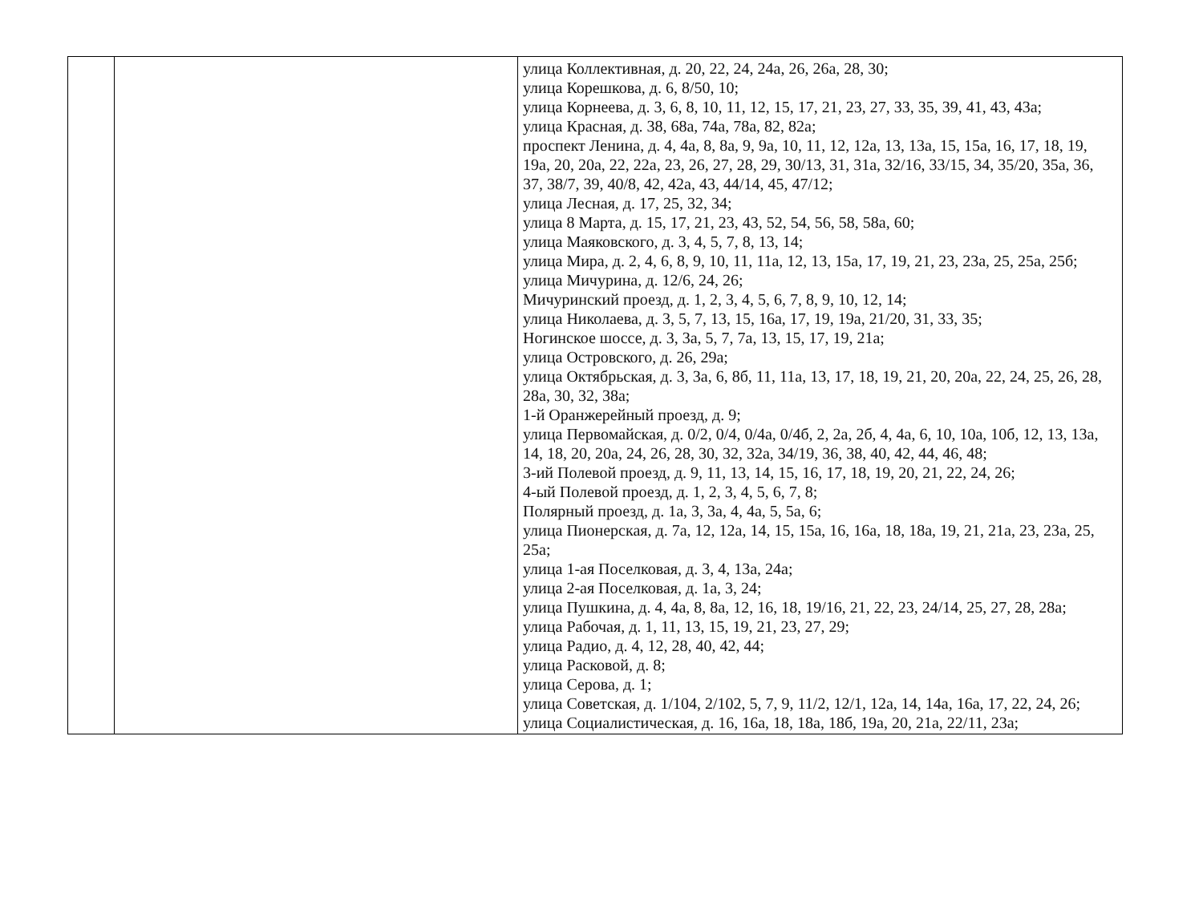| | | улица Коллективная, д. 20, 22, 24, 24а, 26, 26а, 28, 30; улица Корешкова, д. 6, 8/50, 10; улица Корнеева, д. 3, 6, 8, 10, 11, 12, 15, 17, 21, 23, 27, 33, 35, 39, 41, 43, 43а; улица Красная, д. 38, 68а, 74а, 78а, 82, 82а; проспект Ленина, д. 4, 4а, 8, 8а, 9, 9а, 10, 11, 12, 12а, 13, 13а, 15, 15а, 16, 17, 18, 19, 19а, 20, 20а, 22, 22а, 23, 26, 27, 28, 29, 30/13, 31, 31а, 32/16, 33/15, 34, 35/20, 35а, 36, 37, 38/7, 39, 40/8, 42, 42а, 43, 44/14, 45, 47/12; улица Лесная, д. 17, 25, 32, 34; улица 8 Марта, д. 15, 17, 21, 23, 43, 52, 54, 56, 58, 58а, 60; улица Маяковского, д. 3, 4, 5, 7, 8, 13, 14; улица Мира, д. 2, 4, 6, 8, 9, 10, 11, 11а, 12, 13, 15а, 17, 19, 21, 23, 23а, 25, 25а, 25б; улица Мичурина, д. 12/6, 24, 26; Мичуринский проезд, д. 1, 2, 3, 4, 5, 6, 7, 8, 9, 10, 12, 14; улица Николаева, д. 3, 5, 7, 13, 15, 16а, 17, 19, 19а, 21/20, 31, 33, 35; Ногинское шоссе, д. 3, 3а, 5, 7, 7а, 13, 15, 17, 19, 21а; улица Островского, д. 26, 29а; улица Октябрьская, д. 3, 3а, 6, 8б, 11, 11а, 13, 17, 18, 19, 21, 20, 20а, 22, 24, 25, 26, 28, 28а, 30, 32, 38а; 1-й Оранжерейный проезд, д. 9; улица Первомайская, д. 0/2, 0/4, 0/4а, 0/4б, 2, 2а, 2б, 4, 4а, 6, 10, 10а, 10б, 12, 13, 13а, 14, 18, 20, 20а, 24, 26, 28, 30, 32, 32а, 34/19, 36, 38, 40, 42, 44, 46, 48; 3-ий Полевой проезд, д. 9, 11, 13, 14, 15, 16, 17, 18, 19, 20, 21, 22, 24, 26; 4-ый Полевой проезд, д. 1, 2, 3, 4, 5, 6, 7, 8; Полярный проезд, д. 1а, 3, 3а, 4, 4а, 5, 5а, 6; улица Пионерская, д. 7а, 12, 12а, 14, 15, 15а, 16, 16а, 18, 18а, 19, 21, 21а, 23, 23а, 25, 25а; улица 1-ая Поселковая, д. 3, 4, 13а, 24а; улица 2-ая Поселковая, д. 1а, 3, 24; улица Пушкина, д. 4, 4а, 8, 8а, 12, 16, 18, 19/16, 21, 22, 23, 24/14, 25, 27, 28, 28а; улица Рабочая, д. 1, 11, 13, 15, 19, 21, 23, 27, 29; улица Радио, д. 4, 12, 28, 40, 42, 44; улица Расковой, д. 8; улица Серова, д. 1; улица Советская, д. 1/104, 2/102, 5, 7, 9, 11/2, 12/1, 12а, 14, 14а, 16а, 17, 22, 24, 26; улица Социалистическая, д. 16, 16а, 18, 18а, 18б, 19а, 20, 21а, 22/11, 23а; |